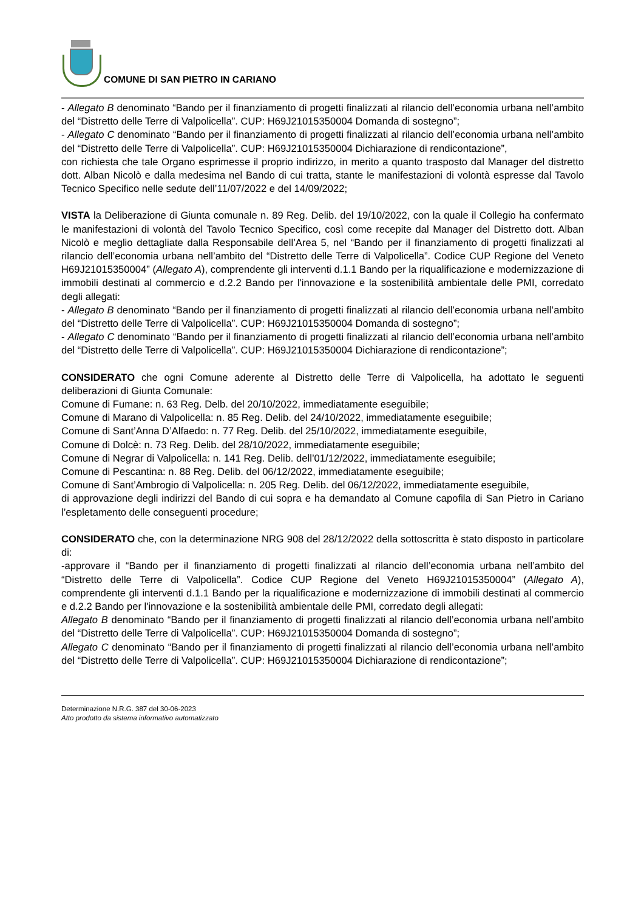COMUNE DI SAN PIETRO IN CARIANO
- Allegato B denominato “Bando per il finanziamento di progetti finalizzati al rilancio dell’economia urbana nell’ambito del “Distretto delle Terre di Valpolicella”. CUP: H69J21015350004 Domanda di sostegno”;
- Allegato C denominato “Bando per il finanziamento di progetti finalizzati al rilancio dell’economia urbana nell’ambito del “Distretto delle Terre di Valpolicella”. CUP: H69J21015350004 Dichiarazione di rendicontazione”,
con richiesta che tale Organo esprimesse il proprio indirizzo, in merito a quanto trasposto dal Manager del distretto dott. Alban Nicolò e dalla medesima nel Bando di cui tratta, stante le manifestazioni di volontà espresse dal Tavolo Tecnico Specifico nelle sedute dell’11/07/2022 e del 14/09/2022;
VISTA la Deliberazione di Giunta comunale n. 89 Reg. Delib. del 19/10/2022, con la quale il Collegio ha confermato le manifestazioni di volontà del Tavolo Tecnico Specifico, così come recepite dal Manager del Distretto dott. Alban Nicolò e meglio dettagliate dalla Responsabile dell’Area 5, nel “Bando per il finanziamento di progetti finalizzati al rilancio dell’economia urbana nell’ambito del “Distretto delle Terre di Valpolicella”. Codice CUP Regione del Veneto H69J21015350004” (Allegato A), comprendente gli interventi d.1.1 Bando per la riqualificazione e modernizzazione di immobili destinati al commercio e d.2.2 Bando per l'innovazione e la sostenibilità ambientale delle PMI, corredato degli allegati:
- Allegato B denominato “Bando per il finanziamento di progetti finalizzati al rilancio dell’economia urbana nell’ambito del “Distretto delle Terre di Valpolicella”. CUP: H69J21015350004 Domanda di sostegno”;
- Allegato C denominato “Bando per il finanziamento di progetti finalizzati al rilancio dell’economia urbana nell’ambito del “Distretto delle Terre di Valpolicella”. CUP: H69J21015350004 Dichiarazione di rendicontazione”;
CONSIDERATO che ogni Comune aderente al Distretto delle Terre di Valpolicella, ha adottato le seguenti deliberazioni di Giunta Comunale:
Comune di Fumane: n. 63 Reg. Delb. del 20/10/2022, immediatamente eseguibile;
Comune di Marano di Valpolicella: n. 85 Reg. Delib. del 24/10/2022, immediatamente eseguibile;
Comune di Sant’Anna D’Alfaedo: n. 77 Reg. Delib. del 25/10/2022, immediatamente eseguibile,
Comune di Dolcè: n. 73 Reg. Delib. del 28/10/2022, immediatamente eseguibile;
Comune di Negrar di Valpolicella: n. 141 Reg. Delib. dell’01/12/2022, immediatamente eseguibile;
Comune di Pescantina: n. 88 Reg. Delib. del 06/12/2022, immediatamente eseguibile;
Comune di Sant’Ambrogio di Valpolicella: n. 205 Reg. Delib. del 06/12/2022, immediatamente eseguibile,
di approvazione degli indirizzi del Bando di cui sopra e ha demandato al Comune capofila di San Pietro in Cariano l’espletamento delle conseguenti procedure;
CONSIDERATO che, con la determinazione NRG 908 del 28/12/2022 della sottoscritta è stato disposto in particolare di:
-approvare il “Bando per il finanziamento di progetti finalizzati al rilancio dell’economia urbana nell’ambito del “Distretto delle Terre di Valpolicella”. Codice CUP Regione del Veneto H69J21015350004” (Allegato A), comprendente gli interventi d.1.1 Bando per la riqualificazione e modernizzazione di immobili destinati al commercio e d.2.2 Bando per l'innovazione e la sostenibilità ambientale delle PMI, corredato degli allegati:
Allegato B denominato “Bando per il finanziamento di progetti finalizzati al rilancio dell’economia urbana nell’ambito del “Distretto delle Terre di Valpolicella”. CUP: H69J21015350004 Domanda di sostegno”;
Allegato C denominato “Bando per il finanziamento di progetti finalizzati al rilancio dell’economia urbana nell’ambito del “Distretto delle Terre di Valpolicella”. CUP: H69J21015350004 Dichiarazione di rendicontazione”;
Determinazione N.R.G. 387 del 30-06-2023
Atto prodotto da sistema informativo automatizzato